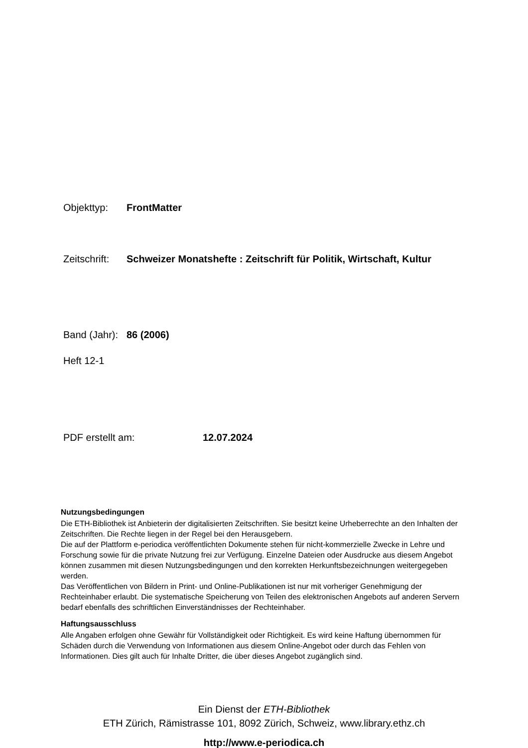Objekttyp: FrontMatter
Zeitschrift: Schweizer Monatshefte : Zeitschrift für Politik, Wirtschaft, Kultur
Band (Jahr): 86 (2006)
Heft 12-1
PDF erstellt am: 12.07.2024
Nutzungsbedingungen
Die ETH-Bibliothek ist Anbieterin der digitalisierten Zeitschriften. Sie besitzt keine Urheberrechte an den Inhalten der Zeitschriften. Die Rechte liegen in der Regel bei den Herausgebern.
Die auf der Plattform e-periodica veröffentlichten Dokumente stehen für nicht-kommerzielle Zwecke in Lehre und Forschung sowie für die private Nutzung frei zur Verfügung. Einzelne Dateien oder Ausdrucke aus diesem Angebot können zusammen mit diesen Nutzungsbedingungen und den korrekten Herkunftsbezeichnungen weitergegeben werden.
Das Veröffentlichen von Bildern in Print- und Online-Publikationen ist nur mit vorheriger Genehmigung der Rechteinhaber erlaubt. Die systematische Speicherung von Teilen des elektronischen Angebots auf anderen Servern bedarf ebenfalls des schriftlichen Einverständnisses der Rechteinhaber.
Haftungsausschluss
Alle Angaben erfolgen ohne Gewähr für Vollständigkeit oder Richtigkeit. Es wird keine Haftung übernommen für Schäden durch die Verwendung von Informationen aus diesem Online-Angebot oder durch das Fehlen von Informationen. Dies gilt auch für Inhalte Dritter, die über dieses Angebot zugänglich sind.
Ein Dienst der ETH-Bibliothek
ETH Zürich, Rämistrasse 101, 8092 Zürich, Schweiz, www.library.ethz.ch
http://www.e-periodica.ch